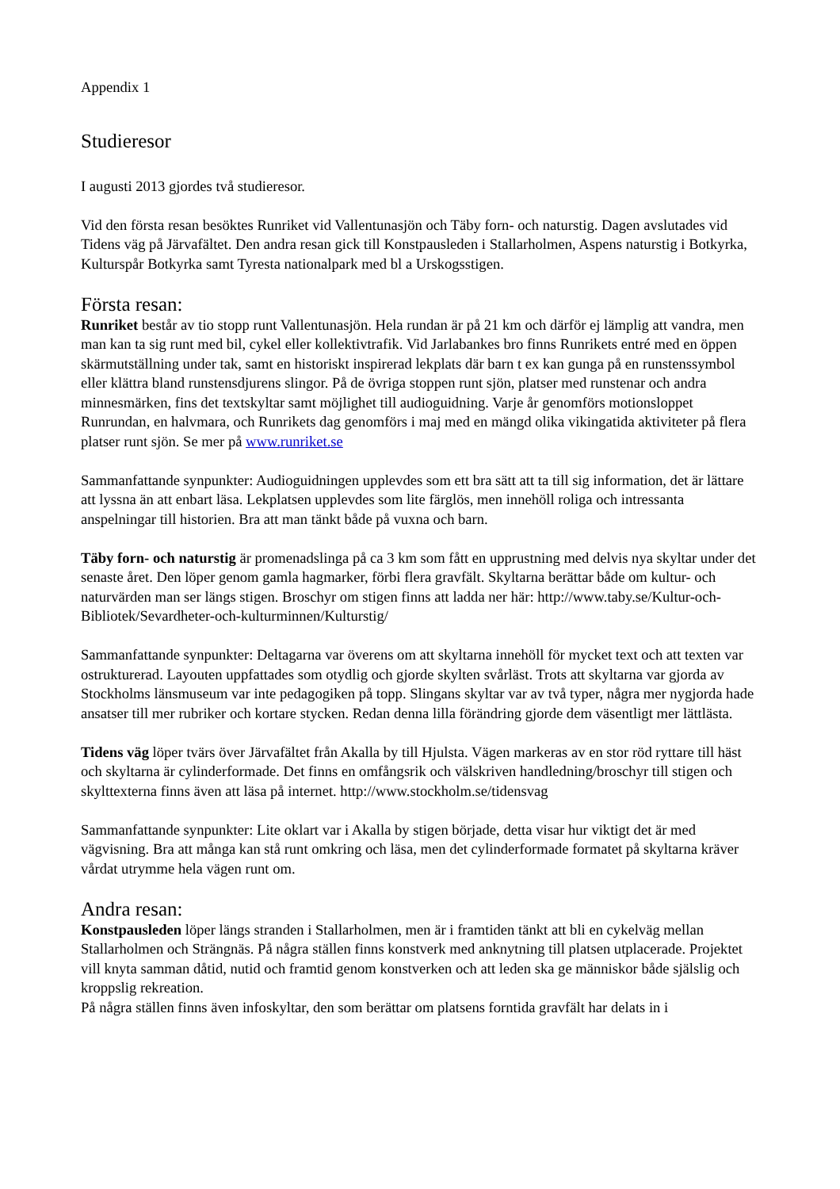Appendix 1
Studieresor
I augusti 2013 gjordes två studieresor.
Vid den första resan besöktes Runriket vid Vallentunasjön och Täby forn- och naturstig. Dagen avslutades vid Tidens väg på Järvafältet. Den andra resan gick till Konstpausleden i Stallarholmen, Aspens naturstig i Botkyrka, Kulturspår Botkyrka samt Tyresta nationalpark med bl a Urskogsstigen.
Första resan:
Runriket består av tio stopp runt Vallentunasjön. Hela rundan är på 21 km och därför ej lämplig att vandra, men man kan ta sig runt med bil, cykel eller kollektivtrafik. Vid Jarlabankes bro finns Runrikets entré med en öppen skärmutställning under tak, samt en historiskt inspirerad lekplats där barn t ex kan gunga på en runstenssymbol eller klättra bland runstensdjurens slingor. På de övriga stoppen runt sjön, platser med runstenar och andra minnesmärken, fins det textskyltar samt möjlighet till audioguidning. Varje år genomförs motionsloppet Runrundan, en halvmara, och Runrikets dag genomförs i maj med en mängd olika vikingatida aktiviteter på flera platser runt sjön. Se mer på www.runriket.se
Sammanfattande synpunkter: Audioguidningen upplevdes som ett bra sätt att ta till sig information, det är lättare att lyssna än att enbart läsa. Lekplatsen upplevdes som lite färglös, men innehöll roliga och intressanta anspelningar till historien. Bra att man tänkt både på vuxna och barn.
Täby forn- och naturstig är promenadslinga på ca 3 km som fått en upprustning med delvis nya skyltar under det senaste året. Den löper genom gamla hagmarker, förbi flera gravfält. Skyltarna berättar både om kultur- och naturvärden man ser längs stigen. Broschyr om stigen finns att ladda ner här: http://www.taby.se/Kultur-och-Bibliotek/Sevardheter-och-kulturminnen/Kulturstig/
Sammanfattande synpunkter: Deltagarna var överens om att skyltarna innehöll för mycket text och att texten var ostrukturerad. Layouten uppfattades som otydlig och gjorde skylten svårläst. Trots att skyltarna var gjorda av Stockholms länsmuseum var inte pedagogiken på topp. Slingans skyltar var av två typer, några mer nygjorda hade ansatser till mer rubriker och kortare stycken. Redan denna lilla förändring gjorde dem väsentligt mer lättlästa.
Tidens väg löper tvärs över Järvafältet från Akalla by till Hjulsta. Vägen markeras av en stor röd ryttare till häst och skyltarna är cylinderformade. Det finns en omfångsrik och välskriven handledning/broschyr till stigen och skylttexterna finns även att läsa på internet. http://www.stockholm.se/tidensvag
Sammanfattande synpunkter: Lite oklart var i Akalla by stigen började, detta visar hur viktigt det är med vägvisning. Bra att många kan stå runt omkring och läsa, men det cylinderformade formatet på skyltarna kräver vårdat utrymme hela vägen runt om.
Andra resan:
Konstpausleden löper längs stranden i Stallarholmen, men är i framtiden tänkt att bli en cykelväg mellan Stallarholmen och Strängnäs. På några ställen finns konstverk med anknytning till platsen utplacerade. Projektet vill knyta samman dåtid, nutid och framtid genom konstverken och att leden ska ge människor både själslig och kroppslig rekreation.
På några ställen finns även infoskyltar, den som berättar om platsens forntida gravfält har delats in i